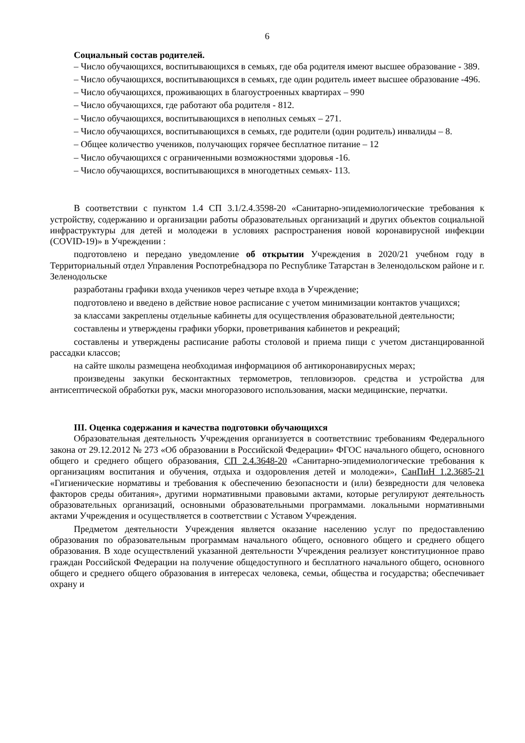6
Социальный состав родителей.
– Число обучающихся, воспитывающихся в семьях, где оба родителя имеют высшее образование - 389.
– Число обучающихся, воспитывающихся в семьях, где один родитель имеет высшее образование -496.
– Число обучающихся, проживающих в благоустроенных квартирах – 990
– Число обучающихся, где работают оба родителя - 812.
– Число обучающихся, воспитывающихся в неполных семьях – 271.
– Число обучающихся, воспитывающихся в семьях, где родители (один родитель) инвалиды – 8.
– Общее количество учеников, получающих горячее бесплатное питание – 12
– Число обучающихся с ограниченными возможностями здоровья -16.
– Число обучающихся, воспитывающихся в многодетных семьях- 113.
В соответствии с пунктом 1.4 СП 3.1/2.4.3598-20 «Санитарно-эпидемиологические требования к устройству, содержанию и организации работы образовательных организаций и других объектов социальной инфраструктуры для детей и молодежи в условиях распространения новой коронавирусной инфекции (COVID-19)» в Учреждении :
подготовлено и передано уведомление об открытии Учреждения в 2020/21 учебном году в Территориальный отдел Управления Роспотребнадзора по Республике Татарстан в Зеленодольском районе и г. Зеленодольске
разработаны графики входа учеников через четыре входа в Учреждение;
подготовлено и введено в действие новое расписание с учетом минимизации контактов учащихся;
за классами закреплены отдельные кабинеты для осуществления образовательной деятельности;
составлены и утверждены графики уборки, проветривания кабинетов и рекреаций;
составлены и утверждены расписание работы столовой и приема пищи с учетом дистанцированной рассадки классов;
на сайте школы размещена необходимая информациюя об антикоронавирусных мерах;
произведены закупки бесконтактных термометров, тепловизоров. средства и устройства для антисептической обработки рук, маски многоразового использования, маски медицинские, перчатки.
III. Оценка содержания и качества подготовки обучающихся
Образовательная деятельность Учреждения организуется в соответствиис требованиям Федерального закона от 29.12.2012 № 273 «Об образовании в Российской Федерации» ФГОС начального общего, основного общего и среднего общего образования, СП 2.4.3648-20 «Санитарно-эпидемиологические требования к организациям воспитания и обучения, отдыха и оздоровления детей и молодежи», СанПиН 1.2.3685-21 «Гигиенические нормативы и требования к обеспечению безопасности и (или) безвредности для человека факторов среды обитания», другими нормативными правовыми актами, которые регулируют деятельность образовательных организаций, основными образовательными программами. локальными нормативными актами Учреждения и осуществляется в соответствии с Уставом Учреждения.
Предметом деятельности Учреждения является оказание населению услуг по предоставлению образования по образовательным программам начального общего, основного общего и среднего общего образования. В ходе осуществлений указанной деятельности Учреждения реализует конституционное право граждан Российской Федерации на получение общедоступного и бесплатного начального общего, основного общего и среднего общего образования в интересах человека, семьи, общества и государства; обеспечивает охрану и